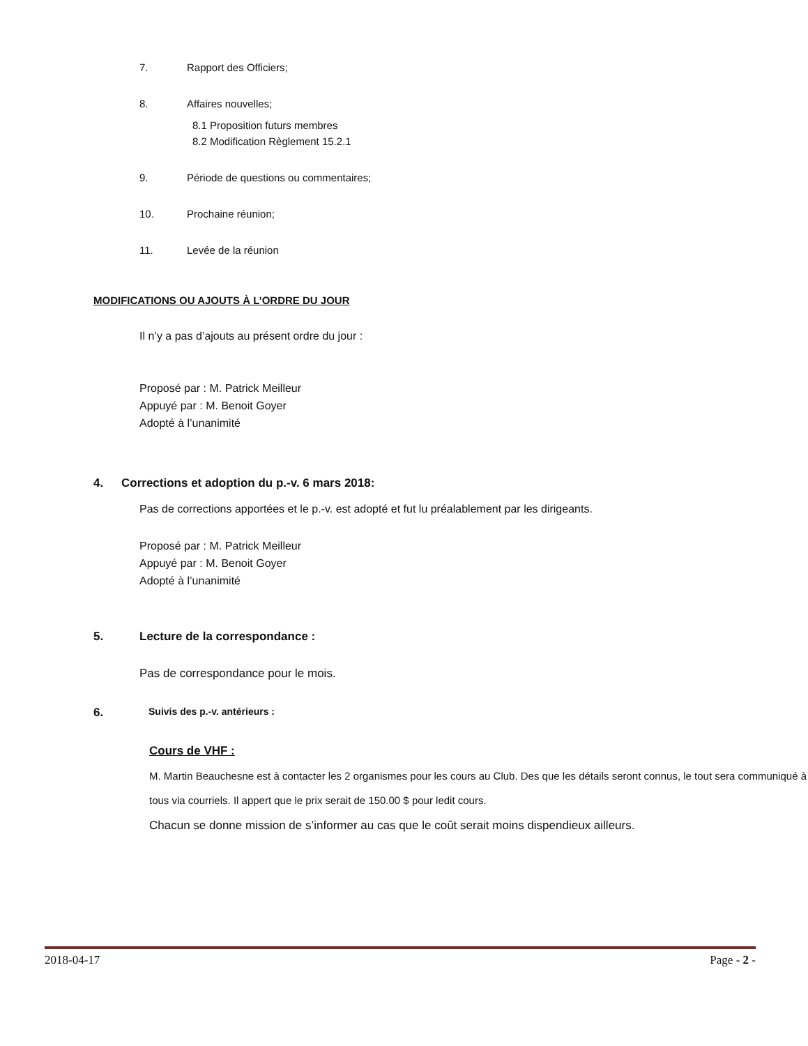7. Rapport des Officiers;
8. Affaires nouvelles;
8.1 Proposition futurs membres
8.2 Modification Règlement 15.2.1
9. Période de questions ou commentaires;
10. Prochaine réunion;
11. Levée de la réunion
MODIFICATIONS OU AJOUTS À L’ORDRE DU JOUR
Il n’y a pas d’ajouts au présent ordre du jour :
Proposé par : M. Patrick Meilleur
Appuyé par : M. Benoit Goyer
Adopté à l’unanimité
4. Corrections et adoption du p.-v. 6 mars 2018:
Pas de corrections apportées et le p.-v. est adopté et fut lu préalablement par les dirigeants.
Proposé par : M. Patrick Meilleur
Appuyé par : M. Benoit Goyer
Adopté à l’unanimité
5. Lecture de la correspondance :
Pas de correspondance pour le mois.
6. Suivis des p.-v. antérieurs :
Cours de VHF :
M. Martin Beauchesne est à contacter les 2 organismes pour les cours au Club. Des que les détails seront connus, le tout sera communiqué à tous via courriels. Il appert que le prix serait de 150.00 $ pour ledit cours.
Chacun se donne mission de s’informer au cas que le coût serait moins dispendieux ailleurs.
2018-04-17 Page - 2 -